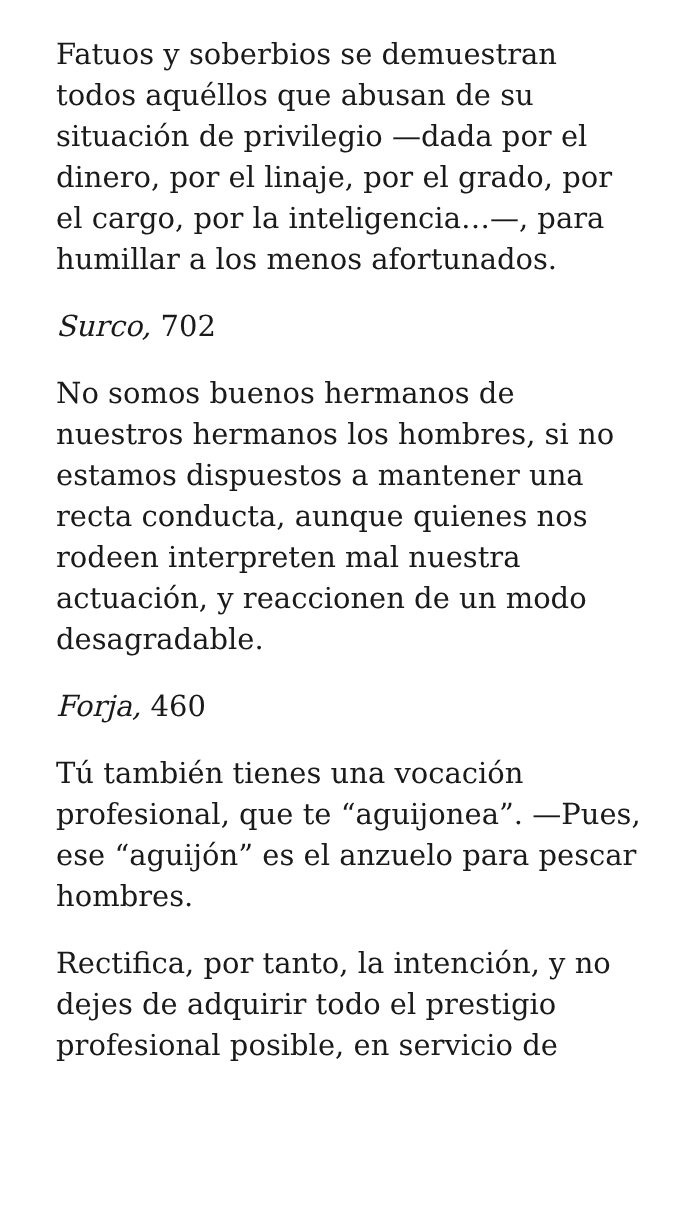Fatuos y soberbios se demuestran todos aquéllos que abusan de su situación de privilegio —dada por el dinero, por el linaje, por el grado, por el cargo, por la inteligencia…—, para humillar a los menos afortunados.
Surco, 702
No somos buenos hermanos de nuestros hermanos los hombres, si no estamos dispuestos a mantener una recta conducta, aunque quienes nos rodeen interpreten mal nuestra actuación, y reaccionen de un modo desagradable.
Forja, 460
Tú también tienes una vocación profesional, que te “aguijonea”. —Pues, ese “aguijón” es el anzuelo para pescar hombres.
Rectifica, por tanto, la intención, y no dejes de adquirir todo el prestigio profesional posible, en servicio de